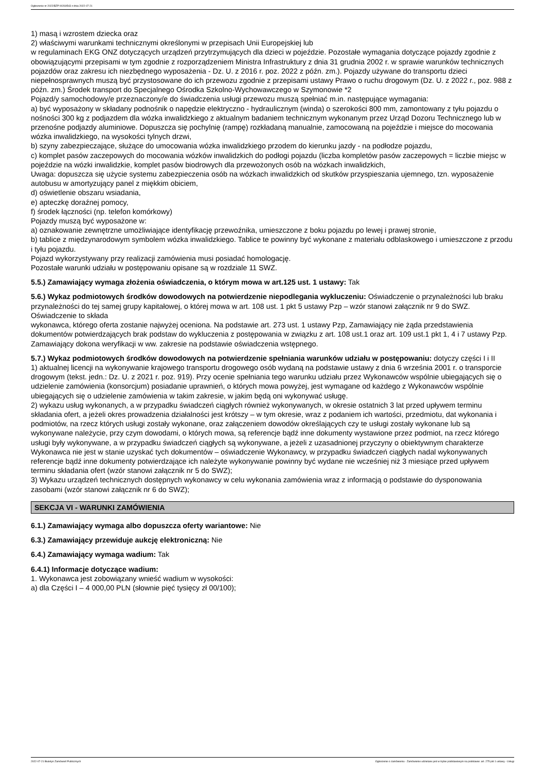Ogłoszenie nr 2022/BZP 00269543 z dnia 2022-07-21
1) masą i wzrostem dziecka oraz
2) właściwymi warunkami technicznymi określonymi w przepisach Unii Europejskiej lub
w regulaminach EKG ONZ dotyczących urządzeń przytrzymujących dla dzieci w pojeździe. Pozostałe wymagania dotyczące pojazdy zgodnie z obowiązującymi przepisami w tym zgodnie z rozporządzeniem Ministra Infrastruktury z dnia 31 grudnia 2002 r. w sprawie warunków technicznych pojazdów oraz zakresu ich niezbędnego wyposażenia - Dz. U. z 2016 r. poz. 2022 z późn. zm.). Pojazdy używane do transportu dzieci niepełnosprawnych muszą być przystosowane do ich przewozu zgodnie z przepisami ustawy Prawo o ruchu drogowym (Dz. U. z 2022 r., poz. 988 z późn. zm.) Środek transport do Specjalnego Ośrodka Szkolno-Wychowawczego w Szymonowie *2
Pojazd/y samochodowy/e przeznaczony/e do świadczenia usługi przewozu muszą spełniać m.in. następujące wymagania:
a) być wyposażony w składany podnośnik o napędzie elektryczno - hydraulicznym (winda) o szerokości 800 mm, zamontowany z tyłu pojazdu o nośności 300 kg z podjazdem dla wózka inwalidzkiego z aktualnym badaniem technicznym wykonanym przez Urząd Dozoru Technicznego lub w przenośne podjazdy aluminiowe. Dopuszcza się pochylnię (rampę) rozkładaną manualnie, zamocowaną na pojeździe i miejsce do mocowania wózka inwalidzkiego, na wysokości tylnych drzwi,
b) szyny zabezpieczające, służące do umocowania wózka inwalidzkiego przodem do kierunku jazdy - na podłodze pojazdu,
c) komplet pasów zaczepowych do mocowania wózków inwalidzkich do podłogi pojazdu (liczba kompletów pasów zaczepowych = liczbie miejsc w pojeździe na wózki inwalidzkie, komplet pasów biodrowych dla przewożonych osób na wózkach inwalidzkich,
Uwaga: dopuszcza się użycie systemu zabezpieczenia osób na wózkach inwalidzkich od skutków przyspieszania ujemnego, tzn. wyposażenie autobusu w amortyzujący panel z miękkim obiciem,
d) oświetlenie obszaru wsiadania,
e) apteczkę doraźnej pomocy,
f) środek łączności (np. telefon komórkowy)
Pojazdy muszą być wyposażone w:
a) oznakowanie zewnętrzne umożliwiające identyfikację przewoźnika, umieszczone z boku pojazdu po lewej i prawej stronie,
b) tablice z międzynarodowym symbolem wózka inwalidzkiego. Tablice te powinny być wykonane z materiału odblaskowego i umieszczone z przodu i tyłu pojazdu.
Pojazd wykorzystywany przy realizacji zamówienia musi posiadać homologację.
Pozostałe warunki udziału w postępowaniu opisane są w rozdziale 11 SWZ.
5.5.) Zamawiający wymaga złożenia oświadczenia, o którym mowa w art.125 ust. 1 ustawy: Tak
5.6.) Wykaz podmiotowych środków dowodowych na potwierdzenie niepodlegania wykluczeniu: Oświadczenie o przynależności lub braku przynależności do tej samej grupy kapitałowej, o której mowa w art. 108 ust. 1 pkt 5 ustawy Pzp – wzór stanowi załącznik nr 9 do SWZ. Oświadczenie to składa
wykonawca, którego oferta zostanie najwyżej oceniona. Na podstawie art. 273 ust. 1 ustawy Pzp, Zamawiający nie żąda przedstawienia dokumentów potwierdzających brak podstaw do wykluczenia z postępowania w związku z art. 108 ust.1 oraz art. 109 ust.1 pkt 1, 4 i 7 ustawy Pzp. Zamawiający dokona weryfikacji w ww. zakresie na podstawie oświadczenia wstępnego.
5.7.) Wykaz podmiotowych środków dowodowych na potwierdzenie spełniania warunków udziału w postępowaniu: dotyczy części I i II
1) aktualnej licencji na wykonywanie krajowego transportu drogowego osób wydaną na podstawie ustawy z dnia 6 września 2001 r. o transporcie drogowym (tekst. jedn.: Dz. U. z 2021 r. poz. 919). Przy ocenie spełniania tego warunku udziału przez Wykonawców wspólnie ubiegających się o udzielenie zamówienia (konsorcjum) posiadanie uprawnień, o których mowa powyżej, jest wymagane od każdego z Wykonawców wspólnie ubiegających się o udzielenie zamówienia w takim zakresie, w jakim będą oni wykonywać usługę.
2) wykazu usług wykonanych, a w przypadku świadczeń ciągłych również wykonywanych, w okresie ostatnich 3 lat przed upływem terminu składania ofert, a jeżeli okres prowadzenia działalności jest krótszy – w tym okresie, wraz z podaniem ich wartości, przedmiotu, dat wykonania i podmiotów, na rzecz których usługi zostały wykonane, oraz załączeniem dowodów określających czy te usługi zostały wykonane lub są wykonywane należycie, przy czym dowodami, o których mowa, są referencje bądź inne dokumenty wystawione przez podmiot, na rzecz którego usługi były wykonywane, a w przypadku świadczeń ciągłych są wykonywane, a jeżeli z uzasadnionej przyczyny o obiektywnym charakterze Wykonawca nie jest w stanie uzyskać tych dokumentów – oświadczenie Wykonawcy, w przypadku świadczeń ciągłych nadal wykonywanych referencje bądź inne dokumenty potwierdzające ich należyte wykonywanie powinny być wydane nie wcześniej niż 3 miesiące przed upływem terminu składania ofert (wzór stanowi załącznik nr 5 do SWZ);
3) Wykazu urządzeń technicznych dostępnych wykonawcy w celu wykonania zamówienia wraz z informacją o podstawie do dysponowania zasobami (wzór stanowi załącznik nr 6 do SWZ);
SEKCJA VI - WARUNKI ZAMÓWIENIA
6.1.) Zamawiający wymaga albo dopuszcza oferty wariantowe: Nie
6.3.) Zamawiający przewiduje aukcję elektroniczną: Nie
6.4.) Zamawiający wymaga wadium: Tak
6.4.1) Informacje dotyczące wadium:
1. Wykonawca jest zobowiązany wnieść wadium w wysokości:
a) dla Części I – 4 000,00 PLN (słownie pięć tysięcy zł 00/100);
2022-07-21 Biuletyn Zamówień Publicznych Ogłoszenie o zamówieniu - Zamówienie udzielane jest w trybie podstawowym na podstawie: art. 275 pkt 1 ustawy - Usługi